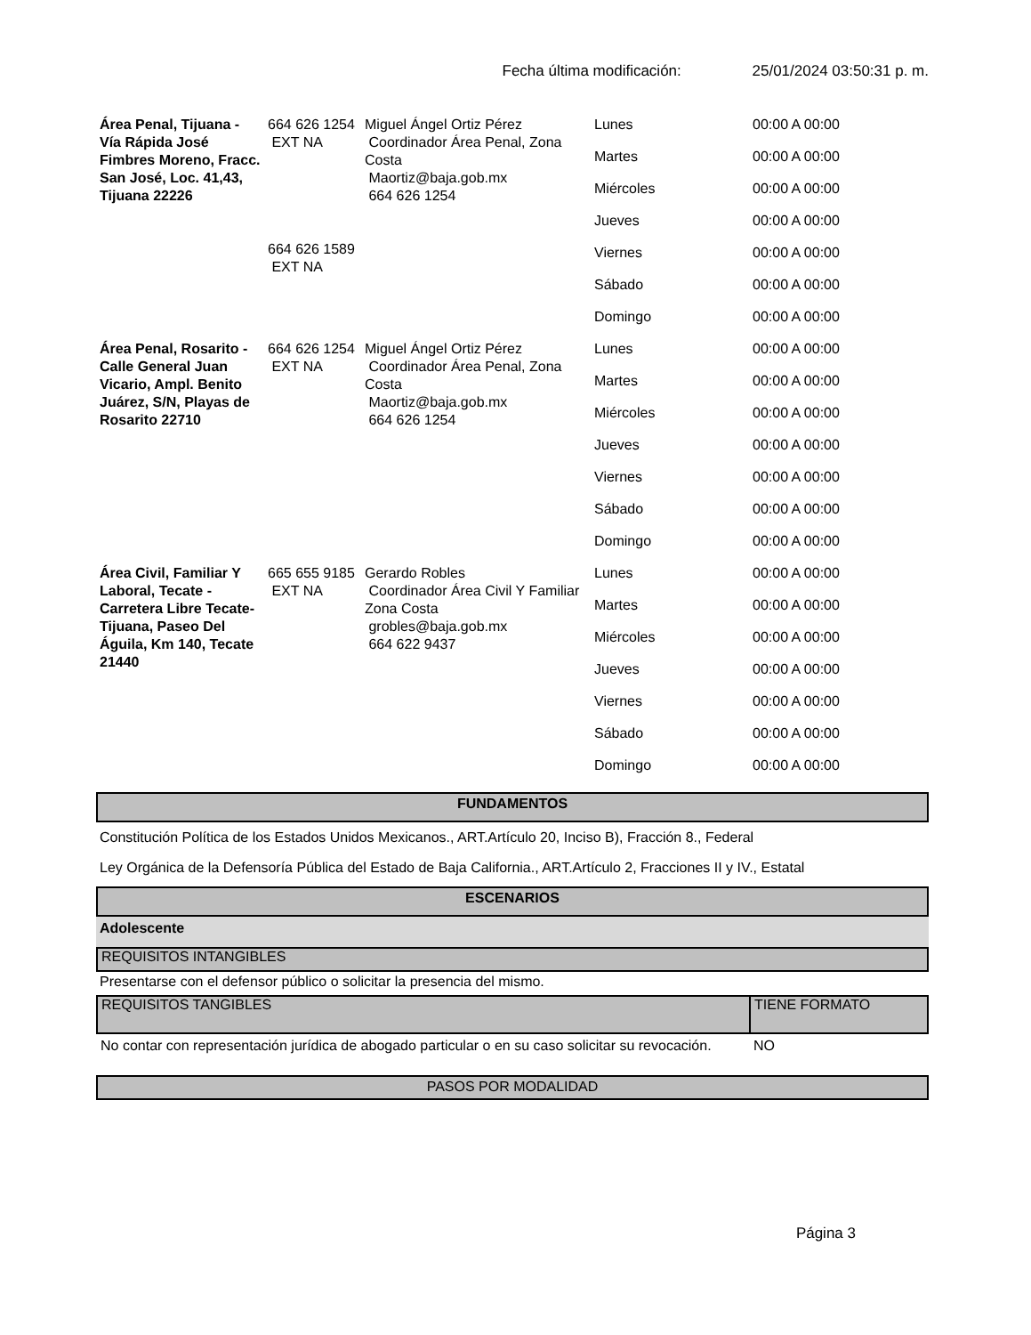Fecha última modificación: 25/01/2024 03:50:31 p. m.
| Área Penal, Tijuana - Vía Rápida José Fimbres Moreno, Fracc. San José, Loc. 41,43, Tijuana 22226 | 664 626 1254 EXT NA 664 626 1589 EXT NA | Miguel Ángel Ortiz Pérez Coordinador Área Penal, Zona Costa Maortiz@baja.gob.mx 664 626 1254 | Lunes | 00:00 A 00:00 |
| | | | Martes | 00:00 A 00:00 |
| | | | Miércoles | 00:00 A 00:00 |
| | | | Jueves | 00:00 A 00:00 |
| | | | Viernes | 00:00 A 00:00 |
| | | | Sábado | 00:00 A 00:00 |
| | | | Domingo | 00:00 A 00:00 |
| Área Penal, Rosarito - Calle General Juan Vicario, Ampl. Benito Juárez, S/N, Playas de Rosarito 22710 | 664 626 1254 EXT NA | Miguel Ángel Ortiz Pérez Coordinador Área Penal, Zona Costa Maortiz@baja.gob.mx 664 626 1254 | Lunes | 00:00 A 00:00 |
| | | | Martes | 00:00 A 00:00 |
| | | | Miércoles | 00:00 A 00:00 |
| | | | Jueves | 00:00 A 00:00 |
| | | | Viernes | 00:00 A 00:00 |
| | | | Sábado | 00:00 A 00:00 |
| | | | Domingo | 00:00 A 00:00 |
| Área Civil, Familiar Y Laboral, Tecate - Carretera Libre Tecate-Tijuana, Paseo Del Águila, Km 140, Tecate 21440 | 665 655 9185 EXT NA | Gerardo Robles Coordinador Área Civil Y Familiar Zona Costa grobles@baja.gob.mx 664 622 9437 | Lunes | 00:00 A 00:00 |
| | | | Martes | 00:00 A 00:00 |
| | | | Miércoles | 00:00 A 00:00 |
| | | | Jueves | 00:00 A 00:00 |
| | | | Viernes | 00:00 A 00:00 |
| | | | Sábado | 00:00 A 00:00 |
| | | | Domingo | 00:00 A 00:00 |
FUNDAMENTOS
Constitución Política de los Estados Unidos Mexicanos., ART.Artículo 20, Inciso B), Fracción 8., Federal
Ley Orgánica de la Defensoría Pública del Estado de Baja California., ART.Artículo 2, Fracciones II y IV., Estatal
ESCENARIOS
Adolescente
REQUISITOS INTANGIBLES
Presentarse con el defensor público o solicitar la presencia del mismo.
| REQUISITOS TANGIBLES | TIENE FORMATO |
| --- | --- |
| No contar con representación jurídica de abogado particular o en su caso solicitar su revocación. | NO |
PASOS POR MODALIDAD
Página 3